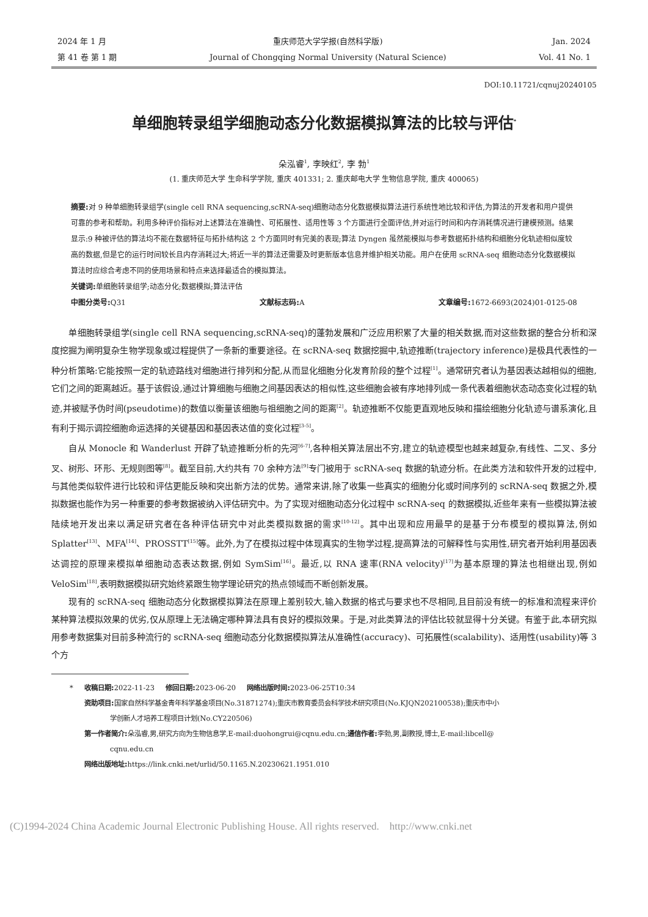2024 年 1 月
第 41 卷 第 1 期
重庆师范大学学报(自然科学版)
Journal of Chongqing Normal University (Natural Science)
Jan. 2024
Vol. 41 No. 1
DOI:10.11721/cqnuj20240105
单细胞转录组学细胞动态分化数据模拟算法的比较与评估<sup>*</sup>
朵泓睿<sup>1</sup>, 李映红<sup>2</sup>, 李 勃<sup>1</sup>
(1. 重庆师范大学 生命科学学院, 重庆 401331; 2. 重庆邮电大学 生物信息学院, 重庆 400065)
摘要: 对 9 种单细胞转录组学(single cell RNA sequencing,scRNA-seq)细胞动态分化数据模拟算法进行系统性地比较和评估,为算法的开发者和用户提供可靠的参考和帮助。利用多种评价指标对上述算法在准确性、可拓展性、适用性等 3 个方面进行全面评估,并对运行时间和内存消耗情况进行建模预测。结果显示:9 种被评估的算法均不能在数据特征与拓扑结构这 2 个方面同时有完美的表现;算法 Dyngen 虽然能模拟与参考数据拓扑结构和细胞分化轨迹相似度较高的数据,但是它的运行时间较长且内存消耗过大;将近一半的算法还需要及时更新版本信息并维护相关功能。用户在使用 scRNA-seq 细胞动态分化数据模拟算法时应综合考虑不同的使用场景和特点来选择最适合的模拟算法。
关键词: 单细胞转录组学;动态分化;数据模拟;算法评估
中图分类号: Q31 文献标志码: A 文章编号: 1672-6693(2024)01-0125-08
单细胞转录组学(single cell RNA sequencing,scRNA-seq)的蓬勃发展和广泛应用积累了大量的相关数据,而对这些数据的整合分析和深度挖掘为阐明复杂生物学现象或过程提供了一条新的重要途径。在 scRNA-seq 数据挖掘中,轨迹推断(trajectory inference)是极具代表性的一种分析策略:它能按照一定的轨迹路线对细胞进行排列和分配,从而显化细胞分化发育阶段的整个过程<sup>[1]</sup>。通常研究者认为基因表达越相似的细胞,它们之间的距离越近。基于该假设,通过计算细胞与细胞之间基因表达的相似性,这些细胞会被有序地排列成一条代表着细胞状态动态变化过程的轨迹,并被赋予伪时间(pseudotime)的数值以衡量该细胞与祖细胞之间的距离<sup>[2]</sup>。轨迹推断不仅能更直观地反映和描绘细胞分化轨迹与谱系演化,且有利于揭示调控细胞命运选择的关键基因和基因表达值的变化过程<sup>[3-5]</sup>。
自从 Monocle 和 Wanderlust 开辟了轨迹推断分析的先河<sup>[6-7]</sup>,各种相关算法层出不穷,建立的轨迹模型也越来越复杂,有线性、二叉、多分叉、树形、环形、无规则图等<sup>[8]</sup>。截至目前,大约共有 70 余种方法<sup>[9]</sup>专门被用于 scRNA-seq 数据的轨迹分析。在此类方法和软件开发的过程中,与其他类似软件进行比较和评估更能反映和突出新方法的优势。通常来讲,除了收集一些真实的细胞分化或时间序列的 scRNA-seq 数据之外,模拟数据也能作为另一种重要的参考数据被纳入评估研究中。为了实现对细胞动态分化过程中 scRNA-seq 的数据模拟,近些年来有一些模拟算法被陆续地开发出来以满足研究者在各种评估研究中对此类模拟数据的需求<sup>[10-12]</sup>。其中出现和应用最早的是基于分布模型的模拟算法,例如 Splatter<sup>[13]</sup>、MFA<sup>[14]</sup>、PROSSTT<sup>[15]</sup>等。此外,为了在模拟过程中体现真实的生物学过程,提高算法的可解释性与实用性,研究者开始利用基因表达调控的原理来模拟单细胞动态表达数据,例如 SymSim<sup>[16]</sup>。最近,以 RNA 速率(RNA velocity)<sup>[17]</sup>为基本原理的算法也相继出现,例如 VeloSim<sup>[18]</sup>,表明数据模拟研究始终紧跟生物学理论研究的热点领域而不断创新发展。
现有的 scRNA-seq 细胞动态分化数据模拟算法在原理上差别较大,输入数据的格式与要求也不尽相同,且目前没有统一的标准和流程来评价某种算法模拟效果的优劣,仅从原理上无法确定哪种算法具有良好的模拟效果。于是,对此类算法的评估比较就显得十分关键。有鉴于此,本研究拟用参考数据集对目前多种流行的 scRNA-seq 细胞动态分化数据模拟算法从准确性(accuracy)、可拓展性(scalability)、适用性(usability)等 3 个方
* 收稿日期: 2022-11-23 修回日期: 2023-06-20 网络出版时间: 2023-06-25T10:34
资助项目: 国家自然科学基金青年科学基金项目(No.31871274);重庆市教育委员会科学技术研究项目(No.KJQN202100538);重庆市中小
学创新人才培养工程项目计划(No.CY220506)
第一作者简介: 朵泓睿,男,研究方向为生物信息学,E-mail:duohongrui@cqnu.edu.cn;通信作者: 李勃,男,副教授,博士,E-mail:libcell@
cqnu.edu.cn
网络出版地址: https://link.cnki.net/urlid/50.1165.N.20230621.1951.010
(C)1994-2024 China Academic Journal Electronic Publishing House. All rights reserved. http://www.cnki.net